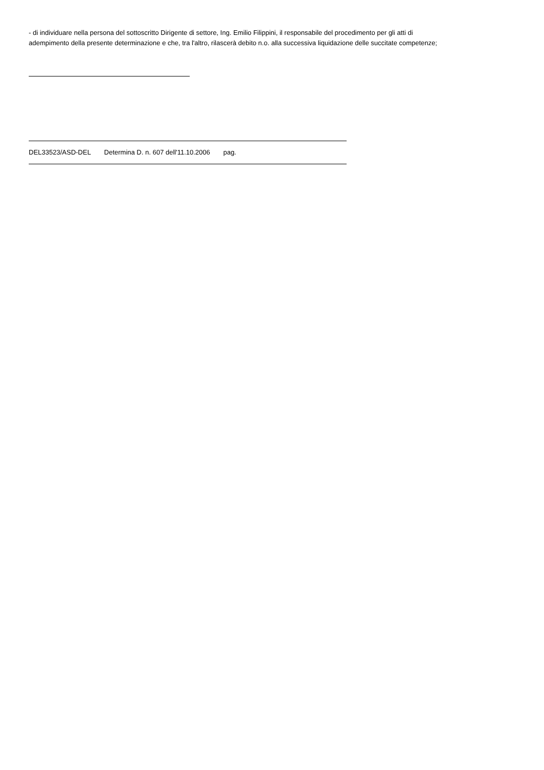- di individuare nella persona del sottoscritto Dirigente di settore, Ing. Emilio Filippini, il responsabile del procedimento per gli atti di adempimento della presente determinazione e che, tra l'altro, rilascerà debito n.o. alla successiva liquidazione delle succitate competenze;
DEL33523/ASD-DEL Determina D. n. 607 dell'11.10.2006 pag.